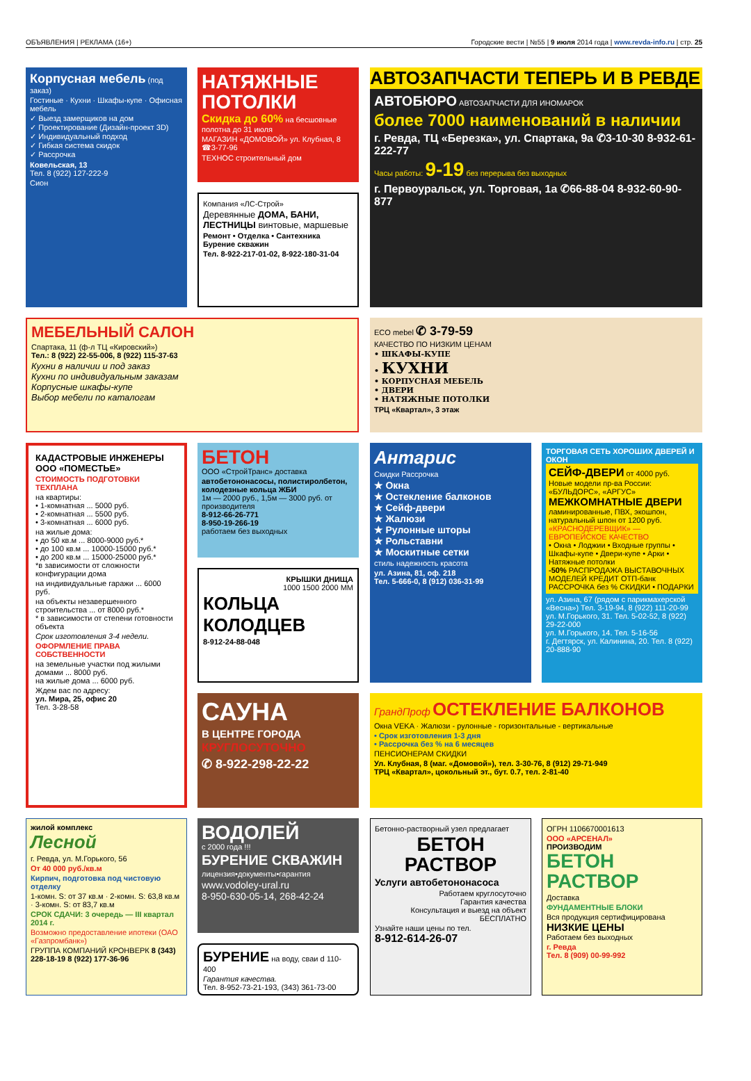ОБЪЯВЛЕНИЯ | РЕКЛАМА (16+) Городские вести | №55 | 9 июля 2014 года | www.revda-info.ru | стр. 25
Корпусная мебель (под заказ)
Гостиные · Кухни · Шкафы-купе · Офисная мебель
✓ Выезд замерщиков на дом
✓ Проектирование (Дизайн-проект 3D)
✓ Индивидуальный подход
✓ Гибкая система скидок
✓ Рассрочка
Ковельская, 13
Тел. 8 (922) 127-222-9
Сион
НАТЯЖНЫЕ ПОТОЛКИ
Скидка до 60% на бесшовные полотна до 31 июля
МАГАЗИН «ДОМОВОЙ» ул. Клубная, 8 ☎3-77-96
ТЕХНОС строительный дом
Компания «ЛС-Строй»
Деревянные ДОМА, БАНИ, ЛЕСТНИЦЫ винтовые, маршевые
Ремонт • Отделка • Сантехника Бурение скважин
Тел. 8-922-217-01-02, 8-922-180-31-04
АВТОЗАПЧАСТИ ТЕПЕРЬ И В РЕВДЕ
АВТОБЮРО АВТОЗАПЧАСТИ ДЛЯ ИНОМАРОК
более 7000 наименований в наличии
г. Ревда, ТЦ «Березка», ул. Спартака, 9а ✆3-10-30 8-932-61-222-77
Часы работы: 9-19 без перерыва без выходных
г. Первоуральск, ул. Торговая, 1а ✆66-88-04 8-932-60-90-877
МЕБЕЛЬНЫЙ САЛОН
Спартака, 11 (ф-л ТЦ «Кировский»)
Тел.: 8 (922) 22-55-006, 8 (922) 115-37-63
Кухни в наличии и под заказ
Кухни по индивидуальным заказам
Корпусные шкафы-купе
Выбор мебели по каталогам
ECO mebel ✆ 3-79-59
КАЧЕСТВО ПО НИЗКИМ ЦЕНАМ
• ШКАФЫ-КУПЕ
• КУХНИ
• КОРПУСНАЯ МЕБЕЛЬ
• ДВЕРИ
• НАТЯЖНЫЕ ПОТОЛКИ
ТРЦ «Квартал», 3 этаж
КАДАСТРОВЫЕ ИНЖЕНЕРЫ ООО «ПОМЕСТЬЕ»
СТОИМОСТЬ ПОДГОТОВКИ ТЕХПЛАНА
на квартиры:
• 1-комнатная ... 5000 руб.
• 2-комнатная ... 5500 руб.
• 3-комнатная ... 6000 руб.
на жилые дома:
• до 50 кв.м ... 8000-9000 руб.*
• до 100 кв.м ... 10000-15000 руб.*
• до 200 кв.м ... 15000-25000 руб.*
*в зависимости от сложности конфигурации дома
на индивидуальные гаражи ... 6000 руб.
на объекты незавершенного строительства ... от 8000 руб.*
* в зависимости от степени готовности объекта
Срок изготовления 3-4 недели.
ОФОРМЛЕНИЕ ПРАВА СОБСТВЕННОСТИ
на земельные участки под жилыми домами ... 8000 руб.
на жилые дома ... 6000 руб.
Ждем вас по адресу:
ул. Мира, 25, офис 20
Тел. 3-28-58
БЕТОН
ООО «СтройТранс» доставка
автобетононасосы, полистиролбетон, колодезные кольца ЖБИ
1м — 2000 руб., 1,5м — 3000 руб. от производителя
8-912-66-26-771
8-950-19-266-19
работаем без выходных
КРЫШКИ ДНИЩА
1000 1500 2000 ММ
КОЛЬЦА КОЛОДЦЕВ
8-912-24-88-048
Антарис
Скидки Рассрочка
★ Окна
★ Остекление балконов
★ Сейф-двери
★ Жалюзи
★ Рулонные шторы
★ Рольставни
★ Москитные сетки
стиль надежность красота
ул. Азина, 81, оф. 218
Тел. 5-666-0, 8 (912) 036-31-99
ТОРГОВАЯ СЕТЬ ХОРОШИХ ДВЕРЕЙ И ОКОН
СЕЙФ-ДВЕРИ от 4000 руб.
Новые модели пр-ва России: «БУЛЬДОРС», «АРГУС»
МЕЖКОМНАТНЫЕ ДВЕРИ ламинированные, ПВХ, экошпон, натуральный шпон от 1200 руб.
«КРАСНОДЕРЕВЩИК» — ЕВРОПЕЙСКОЕ КАЧЕСТВО
• Окна • Лоджии • Входные группы • Шкафы-купе • Двери-купе • Арки • Натяжные потолки
-50% РАСПРОДАЖА ВЫСТАВОЧНЫХ МОДЕЛЕЙ КРЕДИТ ОТП-банк РАССРОЧКА без % СКИДКИ • ПОДАРКИ
ул. Азина, 67 (рядом с парикмахерской «Весна») Тел. 3-19-94, 8 (922) 111-20-99
ул. М.Горького, 31. Тел. 5-02-52, 8 (922) 29-22-000
ул. М.Горького, 14. Тел. 5-16-56
г. Дегтярск, ул. Калинина, 20. Тел. 8 (922) 20-888-90
САУНА
В ЦЕНТРЕ ГОРОДА
КРУГЛОСУТОЧНО
✆ 8-922-298-22-22
ГрандПроф ОСТЕКЛЕНИЕ БАЛКОНОВ
Окна VEKA · Жалюзи - рулонные - горизонтальные - вертикальные
• Срок изготовления 1-3 дня
• Рассрочка без % на 6 месяцев
ПЕНСИОНЕРАМ СКИДКИ
Ул. Клубная, 8 (маг. «Домовой»), тел. 3-30-76, 8 (912) 29-71-949
ТРЦ «Квартал», цокольный эт., бут. 0.7, тел. 2-81-40
жилой комплекс
Лесной
г. Ревда, ул. М.Горького, 56
От 40 000 руб./кв.м
Кирпич, подготовка под чистовую отделку
1-комн. S: от 37 кв.м · 2-комн. S: 63,8 кв.м · 3-комн. S: от 83,7 кв.м
СРОК СДАЧИ: 3 очередь — III квартал 2014 г.
Возможно предоставление ипотеки (ОАО «Газпромбанк»)
ГРУППА КОМПАНИЙ КРОНВЕРК 8 (343) 228-18-19 8 (922) 177-36-96
ВОДОЛЕЙ
с 2000 года !!!
БУРЕНИЕ СКВАЖИН
лицензия•документы•гарантия
www.vodoley-ural.ru
8-950-630-05-14, 268-42-24
БУРЕНИЕ на воду, сваи d 110-400
Гарантия качества.
Тел. 8-952-73-21-193, (343) 361-73-00
Бетонно-растворный узел предлагает
БЕТОН РАСТВОР
Услуги автобетононасоса
Работаем круглосуточно
Гарантия качества
Консультация и выезд на объект БЕСПЛАТНО
Узнайте наши цены по тел.
8-912-614-26-07
ОГРН 1106670001613
ООО «АРСЕНАЛ»
ПРОИЗВОДИМ
БЕТОН РАСТВОР
Доставка
ФУНДАМЕНТНЫЕ БЛОКИ
Вся продукция сертифицирована
НИЗКИЕ ЦЕНЫ
Работаем без выходных
г. Ревда
Тел. 8 (909) 00-99-992